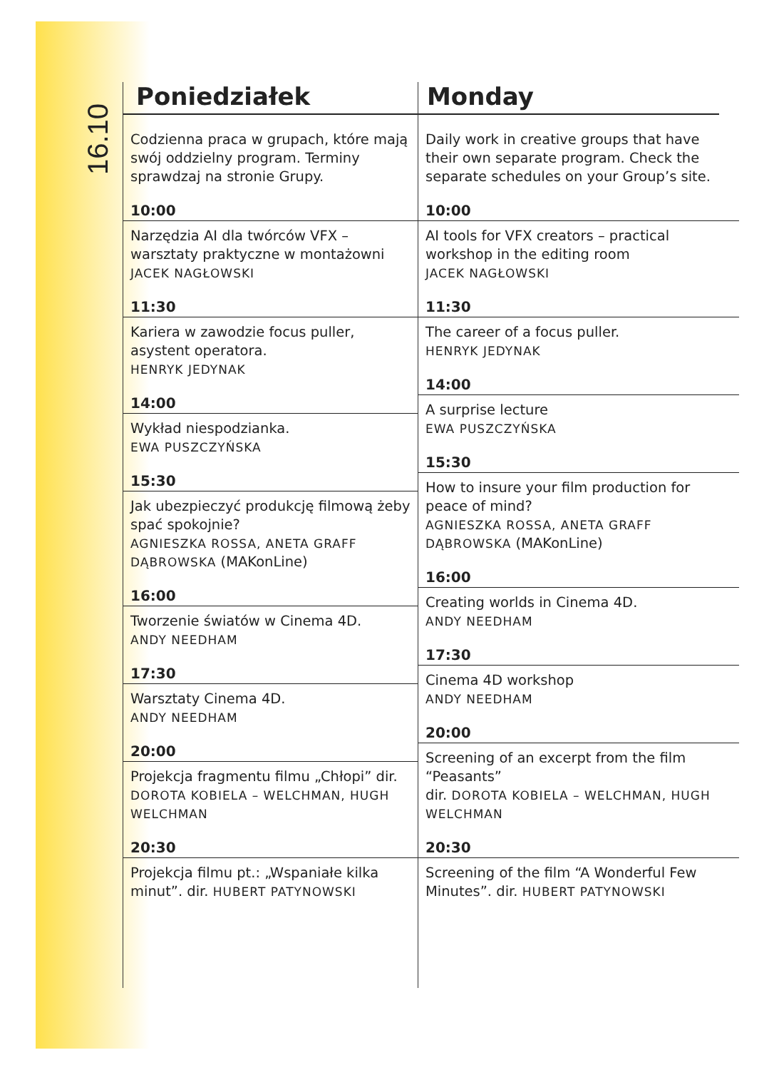16.10
Poniedziałek
Codzienna praca w grupach, które mają swój oddzielny program. Terminy sprawdzaj na stronie Grupy.
10:00
Narzędzia AI dla twórców VFX – warsztaty praktyczne w montażowni
JACEK NAGŁOWSKI
11:30
Kariera w zawodzie focus puller, asystent operatora.
HENRYK JEDYNAK
14:00
Wykład niespodzianka.
EWA PUSZCZYŃSKA
15:30
Jak ubezpieczyć produkcję filmową żeby spać spokojnie?
AGNIESZKA ROSSA, ANETA GRAFF DĄBROWSKA (MAKonLine)
16:00
Tworzenie światów w Cinema 4D.
ANDY NEEDHAM
17:30
Warsztaty Cinema 4D.
ANDY NEEDHAM
20:00
Projekcja fragmentu filmu „Chłopi” dir. DOROTA KOBIELA – WELCHMAN, HUGH WELCHMAN
20:30
Projekcja filmu pt.: „Wspaniałe kilka minut”. dir. HUBERT PATYNOWSKI
Monday
Daily work in creative groups that have their own separate program. Check the separate schedules on your Group’s site.
10:00
AI tools for VFX creators – practical workshop in the editing room
JACEK NAGŁOWSKI
11:30
The career of a focus puller.
HENRYK JEDYNAK
14:00
A surprise lecture
EWA PUSZCZYŃSKA
15:30
How to insure your film production for peace of mind?
AGNIESZKA ROSSA, ANETA GRAFF DĄBROWSKA (MAKonLine)
16:00
Creating worlds in Cinema 4D.
ANDY NEEDHAM
17:30
Cinema 4D workshop
ANDY NEEDHAM
20:00
Screening of an excerpt from the film “Peasants”
dir. DOROTA KOBIELA – WELCHMAN, HUGH WELCHMAN
20:30
Screening of the film “A Wonderful Few Minutes”. dir. HUBERT PATYNOWSKI